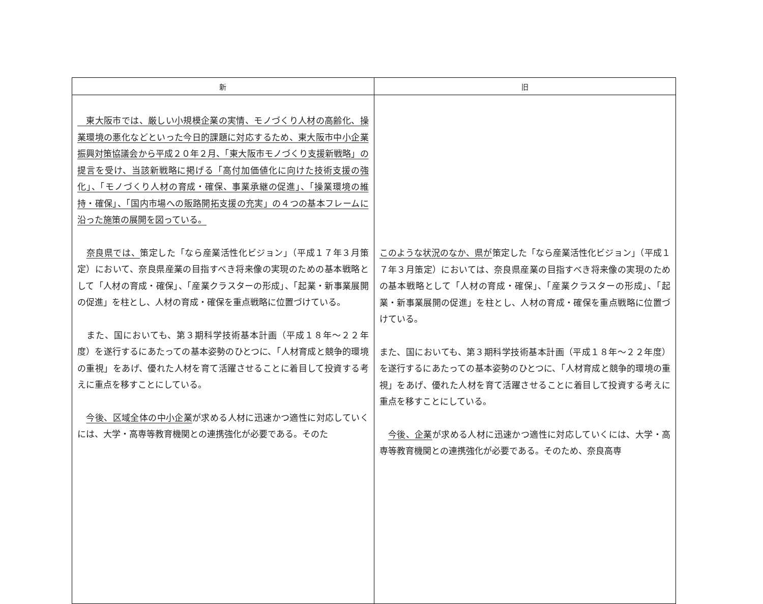| 新 | 旧 |
| --- | --- |
| 東大阪市では、厳しい小規模企業の実情、モノづくり人材の高齢化、操業環境の悪化などといった今日的課題に対応するため、東大阪市中小企業振興対策協議会から平成２０年２月、「東大阪市モノづくり支援新戦略」の提言を受け、当該新戦略に掲げる「高付加価値化に向けた技術支援の強化」、「モノづくり人材の育成・確保、事業承継の促進」、「操業環境の維持・確保」、「国内市場への販路開拓支援の充実」の４つの基本フレームに沿った施策の展開を図っている。 奈良県では、 策定した「なら産業活性化ビジョン」（平成１７年３月策定）において、奈良県産業の目指すべき将来像の実現のための基本戦略として「人材の育成・確保」、「産業クラスターの形成」、「起業・新事業展開の促進」を柱とし、人材の育成・確保を重点戦略に位置づけている。 また、国においても、第３期科学技術基本計画（平成１８年～２２年度）を遂行するにあたっての基本姿勢のひとつに、「人材育成と競争的環境の重視」をあげ、優れた人材を育て活躍させることに着目して投資する考えに重点を移すことにしている。 今後、区域全体の中小企業 が求める人材に迅速かつ適性に対応していくには、大学・高専等教育機関との連携強化が必要である。そのた | このような状況のなか、県が 策定した「なら産業活性化ビジョン」（平成１７年３月策定）においては、奈良県産業の目指すべき将来像の実現のための基本戦略として「人材の育成・確保」、「産業クラスターの形成」、「起業・新事業展開の促進」を柱とし、人材の育成・確保を重点戦略に位置づけている。 また、国においても、第３期科学技術基本計画（平成１８年～２２年度）を遂行するにあたっての基本姿勢のひとつに、「人材育成と競争的環境の重視」をあげ、優れた人材を育て活躍させることに着目して投資する考えに重点を移すことにしている。 今後、企業 が求める人材に迅速かつ適性に対応していくには、大学・高専等教育機関との連携強化が必要である。そのため、奈良高専 |